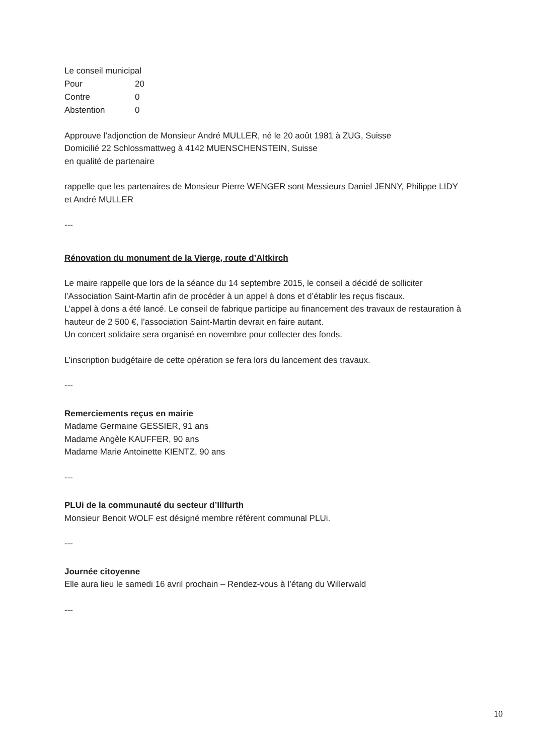Le conseil municipal
| Pour | 20 |
| Contre | 0 |
| Abstention | 0 |
Approuve l’adjonction de Monsieur André MULLER, né le 20 août 1981 à ZUG, Suisse
Domicilié 22 Schlossmattweg à 4142 MUENSCHENSTEIN, Suisse
en qualité de partenaire
rappelle que les partenaires de Monsieur Pierre WENGER sont Messieurs Daniel JENNY, Philippe LIDY et André MULLER
---
Rénovation du monument de la Vierge, route d’Altkirch
Le maire rappelle que lors de la séance du 14 septembre 2015, le conseil a décidé de solliciter l’Association Saint-Martin afin de procéder à un appel à dons et d’établir les reçus fiscaux.
L’appel à dons a été lancé. Le conseil de fabrique participe au financement des travaux de restauration à hauteur de 2 500 €, l’association Saint-Martin devrait en faire autant.
Un concert solidaire sera organisé en novembre pour collecter des fonds.
L’inscription budgétaire de cette opération se fera lors du lancement des travaux.
---
Remerciements reçus en mairie
Madame Germaine GESSIER, 91 ans
Madame Angèle KAUFFER, 90 ans
Madame Marie Antoinette KIENTZ, 90 ans
---
PLUi de la communauté du secteur d’Illfurth
Monsieur Benoit WOLF est désigné membre référent communal PLUi.
---
Journée citoyenne
Elle aura lieu le samedi 16 avril prochain – Rendez-vous à l’étang du Willerwald
---
10